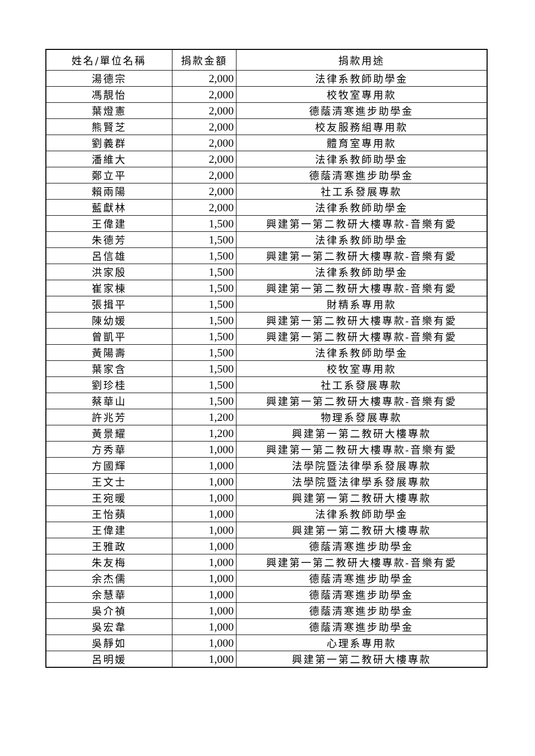| 姓名/單位名稱 | 捐款金額 | 捐款用途 |
| --- | --- | --- |
| 湯德宗 | 2,000 | 法律系教師助學金 |
| 馮靚怡 | 2,000 | 校牧室專用款 |
| 葉燈憲 | 2,000 | 德蔭清寒進步助學金 |
| 熊賢芝 | 2,000 | 校友服務組專用款 |
| 劉義群 | 2,000 | 體育室專用款 |
| 潘維大 | 2,000 | 法律系教師助學金 |
| 鄭立平 | 2,000 | 德蔭清寒進步助學金 |
| 賴兩陽 | 2,000 | 社工系發展專款 |
| 藍獻林 | 2,000 | 法律系教師助學金 |
| 王偉建 | 1,500 | 興建第一第二教研大樓專款-音樂有愛 |
| 朱德芳 | 1,500 | 法律系教師助學金 |
| 呂信雄 | 1,500 | 興建第一第二教研大樓專款-音樂有愛 |
| 洪家殷 | 1,500 | 法律系教師助學金 |
| 崔家棟 | 1,500 | 興建第一第二教研大樓專款-音樂有愛 |
| 張揖平 | 1,500 | 財精系專用款 |
| 陳幼媛 | 1,500 | 興建第一第二教研大樓專款-音樂有愛 |
| 曾凱平 | 1,500 | 興建第一第二教研大樓專款-音樂有愛 |
| 黃陽壽 | 1,500 | 法律系教師助學金 |
| 葉家含 | 1,500 | 校牧室專用款 |
| 劉珍桂 | 1,500 | 社工系發展專款 |
| 蔡華山 | 1,500 | 興建第一第二教研大樓專款-音樂有愛 |
| 許兆芳 | 1,200 | 物理系發展專款 |
| 黃景耀 | 1,200 | 興建第一第二教研大樓專款 |
| 方秀華 | 1,000 | 興建第一第二教研大樓專款-音樂有愛 |
| 方國輝 | 1,000 | 法學院暨法律學系發展專款 |
| 王文士 | 1,000 | 法學院暨法律學系發展專款 |
| 王宛暖 | 1,000 | 興建第一第二教研大樓專款 |
| 王怡蘋 | 1,000 | 法律系教師助學金 |
| 王偉建 | 1,000 | 興建第一第二教研大樓專款 |
| 王雅政 | 1,000 | 德蔭清寒進步助學金 |
| 朱友梅 | 1,000 | 興建第一第二教研大樓專款-音樂有愛 |
| 余杰儒 | 1,000 | 德蔭清寒進步助學金 |
| 余慧華 | 1,000 | 德蔭清寒進步助學金 |
| 吳介禎 | 1,000 | 德蔭清寒進步助學金 |
| 吳宏韋 | 1,000 | 德蔭清寒進步助學金 |
| 吳靜如 | 1,000 | 心理系專用款 |
| 呂明媛 | 1,000 | 興建第一第二教研大樓專款 |